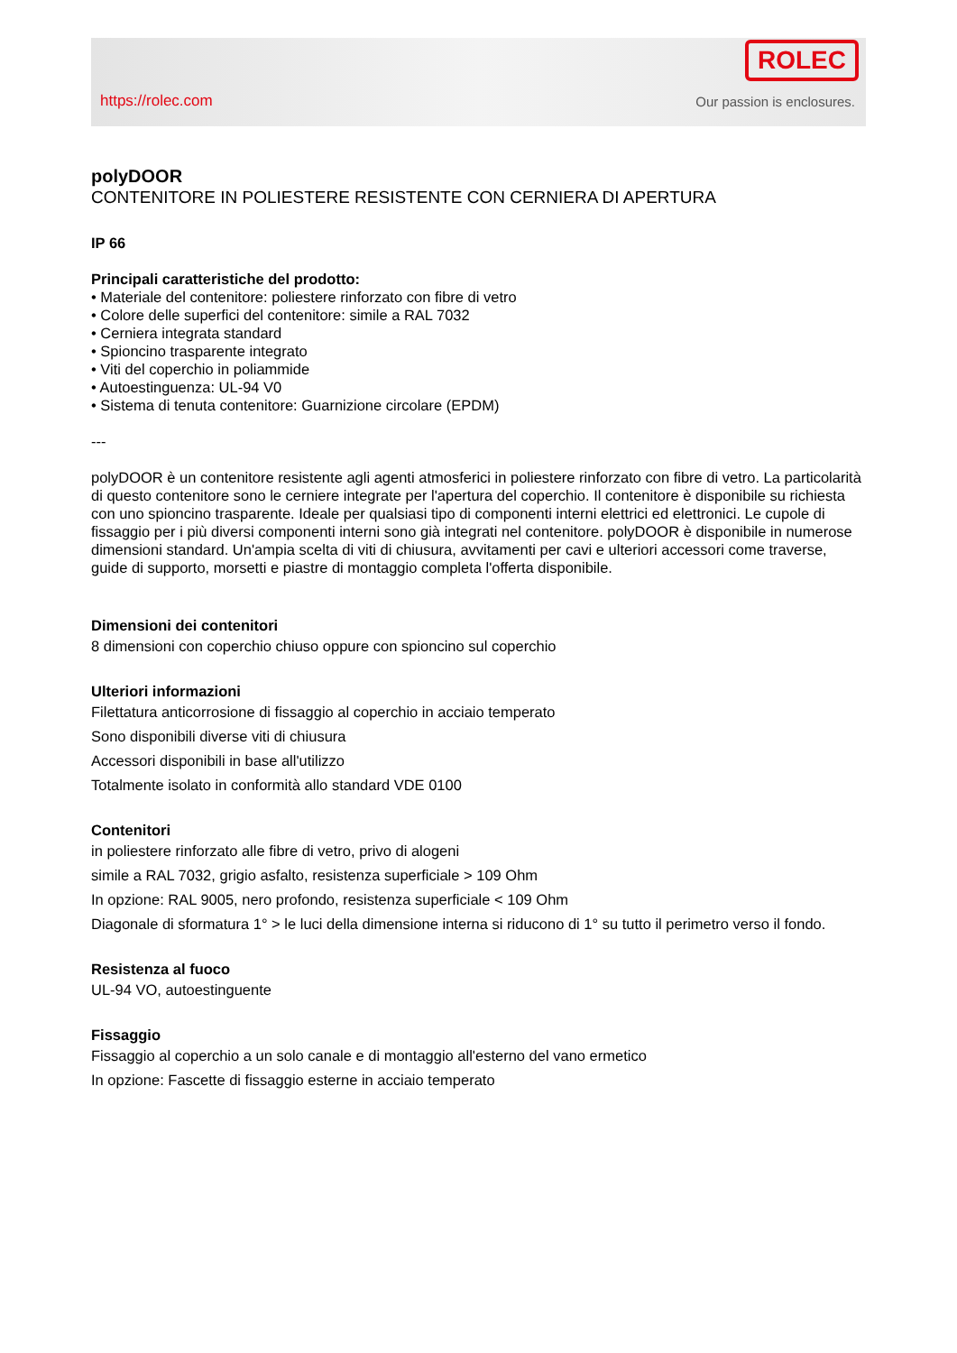https://rolec.com
ROLEC
Our passion is enclosures.
polyDOOR
CONTENITORE IN POLIESTERE RESISTENTE CON CERNIERA DI APERTURA
IP 66
Principali caratteristiche del prodotto:
• Materiale del contenitore: poliestere rinforzato con fibre di vetro
• Colore delle superfici del contenitore: simile a RAL 7032
• Cerniera integrata standard
• Spioncino trasparente integrato
• Viti del coperchio in poliammide
• Autoestinguenza: UL-94 V0
• Sistema di tenuta contenitore: Guarnizione circolare (EPDM)
---
polyDOOR è un contenitore resistente agli agenti atmosferici in poliestere rinforzato con fibre di vetro. La particolarità di questo contenitore sono le cerniere integrate per l'apertura del coperchio. Il contenitore è disponibile su richiesta con uno spioncino trasparente. Ideale per qualsiasi tipo di componenti interni elettrici ed elettronici. Le cupole di fissaggio per i più diversi componenti interni sono già integrati nel contenitore. polyDOOR è disponibile in numerose dimensioni standard. Un'ampia scelta di viti di chiusura, avvitamenti per cavi e ulteriori accessori come traverse, guide di supporto, morsetti e piastre di montaggio completa l'offerta disponibile.
Dimensioni dei contenitori
8 dimensioni con coperchio chiuso oppure con spioncino sul coperchio
Ulteriori informazioni
Filettatura anticorrosione di fissaggio al coperchio in acciaio temperato
Sono disponibili diverse viti di chiusura
Accessori disponibili in base all'utilizzo
Totalmente isolato in conformità allo standard VDE 0100
Contenitori
in poliestere rinforzato alle fibre di vetro, privo di alogeni
simile a RAL 7032, grigio asfalto, resistenza superficiale > 109 Ohm
In opzione: RAL 9005, nero profondo, resistenza superficiale < 109 Ohm
Diagonale di sformatura 1° > le luci della dimensione interna si riducono di 1° su tutto il perimetro verso il fondo.
Resistenza al fuoco
UL-94 VO, autoestinguente
Fissaggio
Fissaggio al coperchio a un solo canale e di montaggio all'esterno del vano ermetico
In opzione: Fascette di fissaggio esterne in acciaio temperato